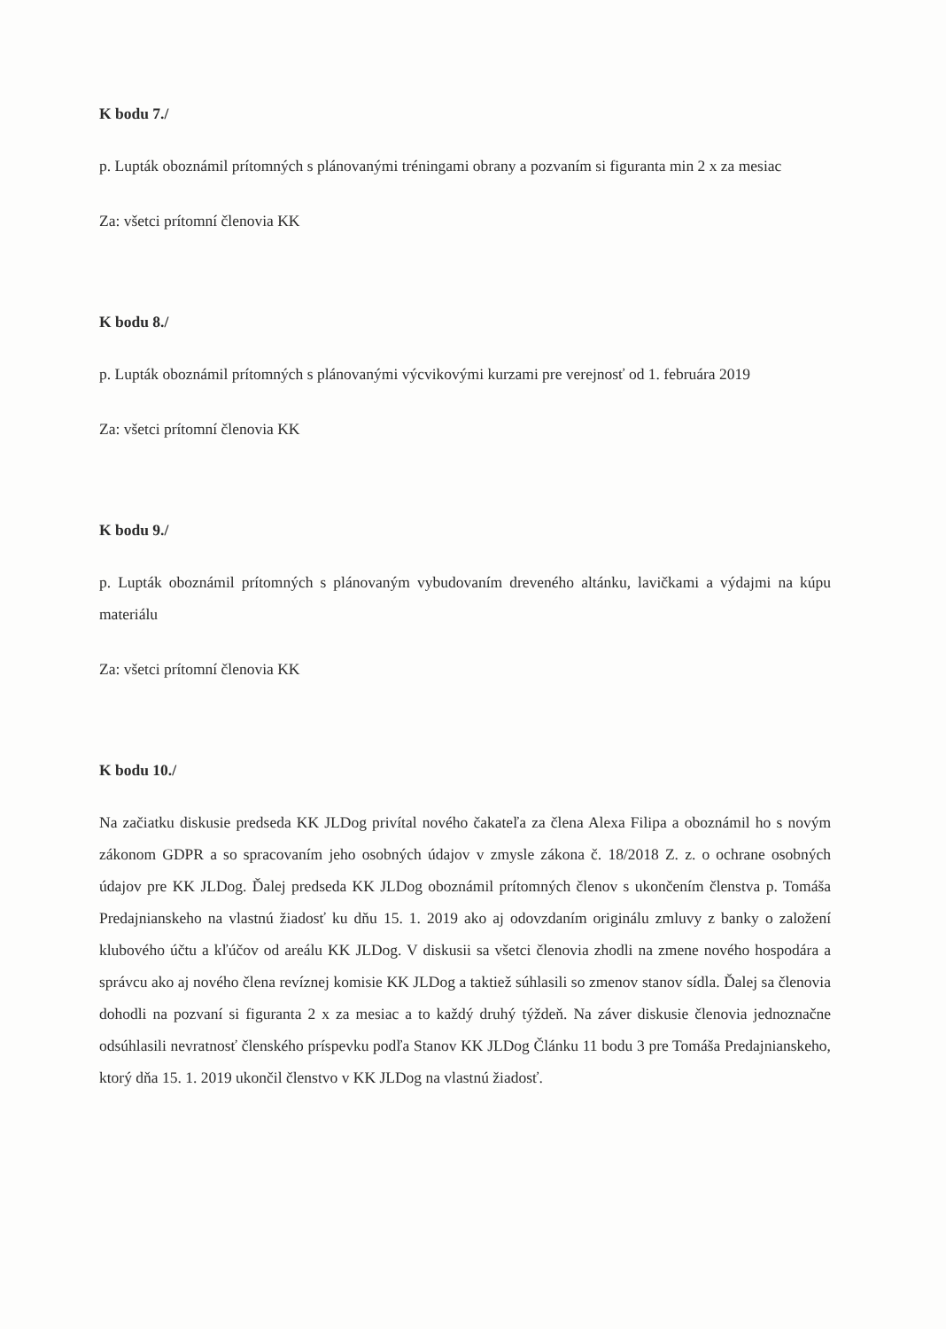K bodu 7./
p. Lupták oboznámil prítomných s plánovanými tréningami obrany a pozvaním si figuranta min 2 x za mesiac
Za: všetci prítomní členovia KK
K bodu 8./
p. Lupták oboznámil prítomných s plánovanými výcvikovými kurzami pre verejnosť od 1. februára 2019
Za: všetci prítomní členovia KK
K bodu 9./
p. Lupták oboznámil prítomných s plánovaným vybudovaním dreveného altánku, lavičkami a výdajmi na kúpu materiálu
Za: všetci prítomní členovia KK
K bodu 10./
Na začiatku diskusie predseda KK JLDog privítal nového čakateľa za člena Alexa Filipa a oboznámil ho s novým zákonom GDPR a so spracovaním jeho osobných údajov v zmysle zákona č. 18/2018 Z. z. o ochrane osobných údajov pre KK JLDog. Ďalej predseda KK JLDog oboznámil prítomných členov s ukončením členstva p. Tomáša Predajnianskeho na vlastnú žiadosť ku dňu 15. 1. 2019 ako aj odovzdaním originálu zmluvy z banky o založení klubového účtu a kľúčov od areálu KK JLDog. V diskusii sa všetci členovia zhodli na zmene nového hospodára a správcu ako aj nového člena revíznej komisie KK JLDog a taktiež súhlasili so zmenov stanov sídla. Ďalej sa členovia dohodli na pozvaní si figuranta 2 x za mesiac a to každý druhý týždeň. Na záver diskusie členovia jednoznačne odsúhlasili nevratnosť členského príspevku podľa Stanov KK JLDog Článku 11 bodu 3 pre Tomáša Predajnianskeho, ktorý dňa 15. 1. 2019 ukončil členstvo v KK JLDog na vlastnú žiadosť.